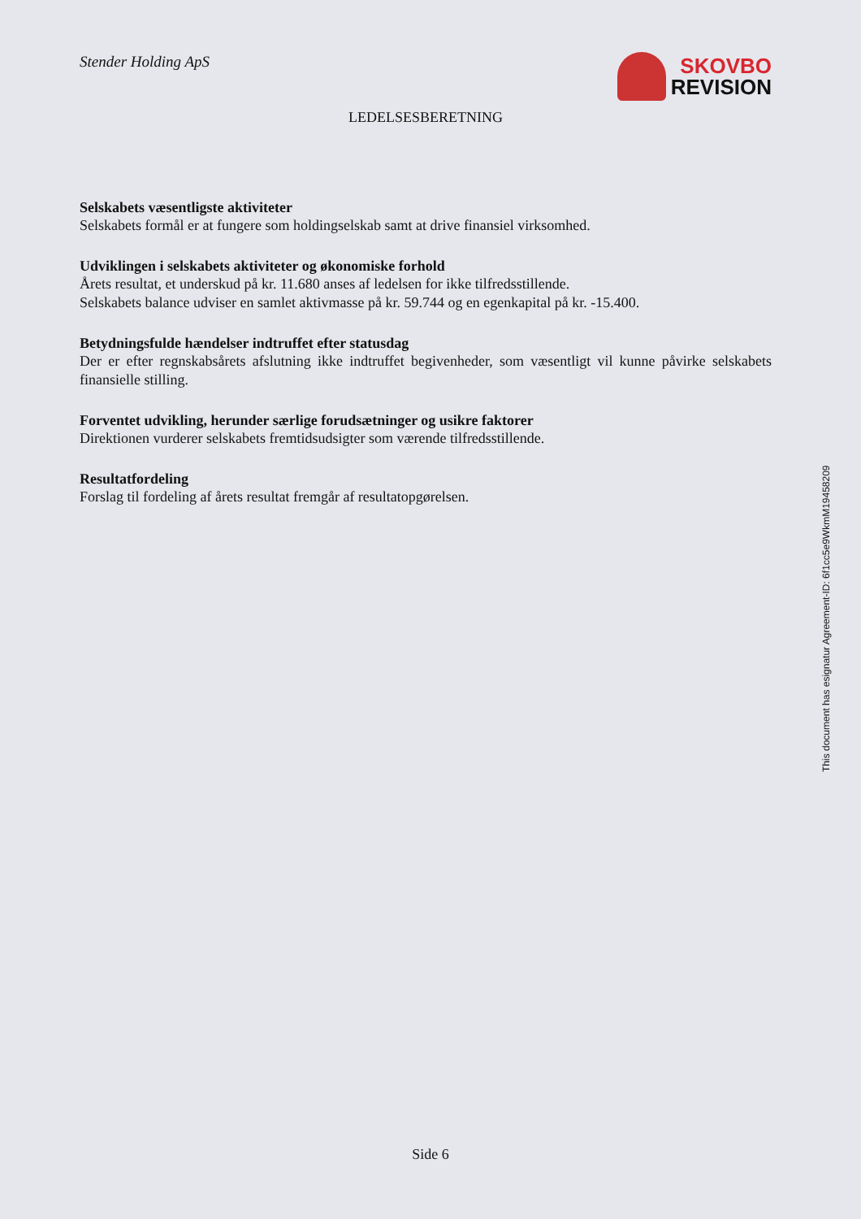Stender Holding ApS
SKOVBO
REVISION
LEDELSESBERETNING
Selskabets væsentligste aktiviteter
Selskabets formål er at fungere som holdingselskab samt at drive finansiel virksomhed.
Udviklingen i selskabets aktiviteter og økonomiske forhold
Årets resultat, et underskud på kr. 11.680 anses af ledelsen for ikke tilfredsstillende.
Selskabets balance udviser en samlet aktivmasse på kr. 59.744 og en egenkapital på kr. -15.400.
Betydningsfulde hændelser indtruffet efter statusdag
Der er efter regnskabsårets afslutning ikke indtruffet begivenheder, som væsentligt vil kunne påvirke selskabets finansielle stilling.
Forventet udvikling, herunder særlige forudsætninger og usikre faktorer
Direktionen vurderer selskabets fremtidsudsigter som værende tilfredsstillende.
Resultatfordeling
Forslag til fordeling af årets resultat fremgår af resultatopgørelsen.
This document has esignatur Agreement-ID: 6f1cc5e9WkmM19458209
Side 6